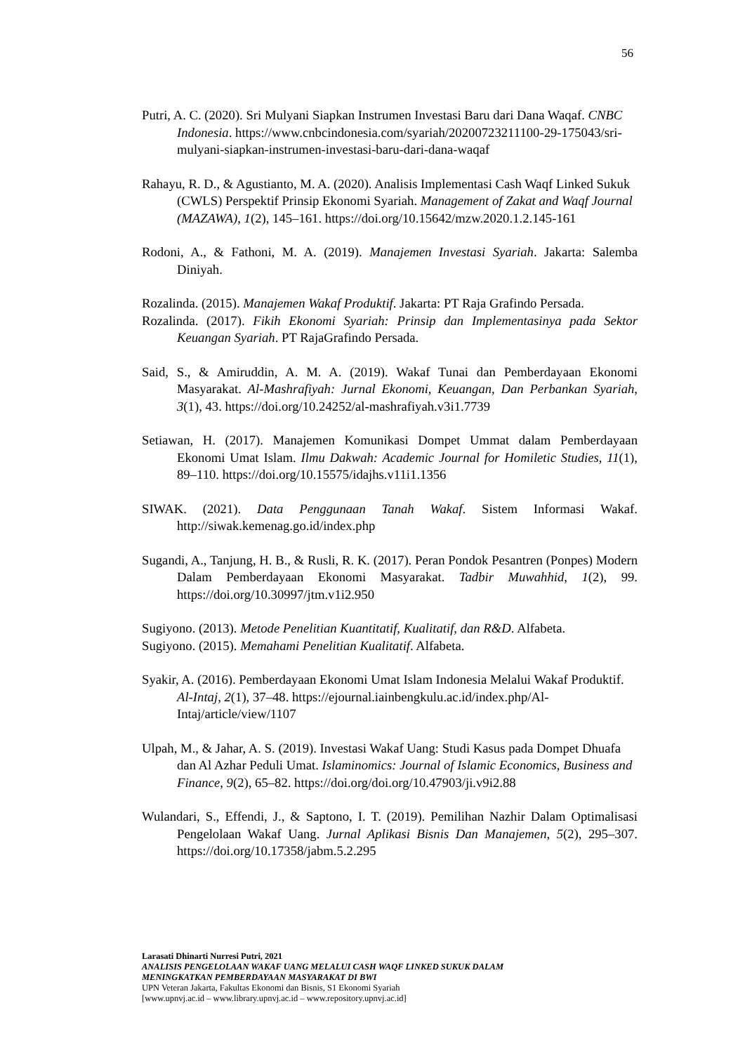56
Putri, A. C. (2020). Sri Mulyani Siapkan Instrumen Investasi Baru dari Dana Waqaf. CNBC Indonesia. https://www.cnbcindonesia.com/syariah/20200723211100-29-175043/sri-mulyani-siapkan-instrumen-investasi-baru-dari-dana-waqaf
Rahayu, R. D., & Agustianto, M. A. (2020). Analisis Implementasi Cash Waqf Linked Sukuk (CWLS) Perspektif Prinsip Ekonomi Syariah. Management of Zakat and Waqf Journal (MAZAWA), 1(2), 145–161. https://doi.org/10.15642/mzw.2020.1.2.145-161
Rodoni, A., & Fathoni, M. A. (2019). Manajemen Investasi Syariah. Jakarta: Salemba Diniyah.
Rozalinda. (2015). Manajemen Wakaf Produktif. Jakarta: PT Raja Grafindo Persada.
Rozalinda. (2017). Fikih Ekonomi Syariah: Prinsip dan Implementasinya pada Sektor Keuangan Syariah. PT RajaGrafindo Persada.
Said, S., & Amiruddin, A. M. A. (2019). Wakaf Tunai dan Pemberdayaan Ekonomi Masyarakat. Al-Mashrafiyah: Jurnal Ekonomi, Keuangan, Dan Perbankan Syariah, 3(1), 43. https://doi.org/10.24252/al-mashrafiyah.v3i1.7739
Setiawan, H. (2017). Manajemen Komunikasi Dompet Ummat dalam Pemberdayaan Ekonomi Umat Islam. Ilmu Dakwah: Academic Journal for Homiletic Studies, 11(1), 89–110. https://doi.org/10.15575/idajhs.v11i1.1356
SIWAK. (2021). Data Penggunaan Tanah Wakaf. Sistem Informasi Wakaf. http://siwak.kemenag.go.id/index.php
Sugandi, A., Tanjung, H. B., & Rusli, R. K. (2017). Peran Pondok Pesantren (Ponpes) Modern Dalam Pemberdayaan Ekonomi Masyarakat. Tadbir Muwahhid, 1(2), 99. https://doi.org/10.30997/jtm.v1i2.950
Sugiyono. (2013). Metode Penelitian Kuantitatif, Kualitatif, dan R&D. Alfabeta.
Sugiyono. (2015). Memahami Penelitian Kualitatif. Alfabeta.
Syakir, A. (2016). Pemberdayaan Ekonomi Umat Islam Indonesia Melalui Wakaf Produktif. Al-Intaj, 2(1), 37–48. https://ejournal.iainbengkulu.ac.id/index.php/Al-Intaj/article/view/1107
Ulpah, M., & Jahar, A. S. (2019). Investasi Wakaf Uang: Studi Kasus pada Dompet Dhuafa dan Al Azhar Peduli Umat. Islaminomics: Journal of Islamic Economics, Business and Finance, 9(2), 65–82. https://doi.org/doi.org/10.47903/ji.v9i2.88
Wulandari, S., Effendi, J., & Saptono, I. T. (2019). Pemilihan Nazhir Dalam Optimalisasi Pengelolaan Wakaf Uang. Jurnal Aplikasi Bisnis Dan Manajemen, 5(2), 295–307. https://doi.org/10.17358/jabm.5.2.295
Larasati Dhinarti Nurresi Putri, 2021
ANALISIS PENGELOLAAN WAKAF UANG MELALUI CASH WAQF LINKED SUKUK DALAM
MENINGKATKAN PEMBERDAYAAN MASYARAKAT DI BWI
UPN Veteran Jakarta, Fakultas Ekonomi dan Bisnis, S1 Ekonomi Syariah
[www.upnvj.ac.id – www.library.upnvj.ac.id – www.repository.upnvj.ac.id]